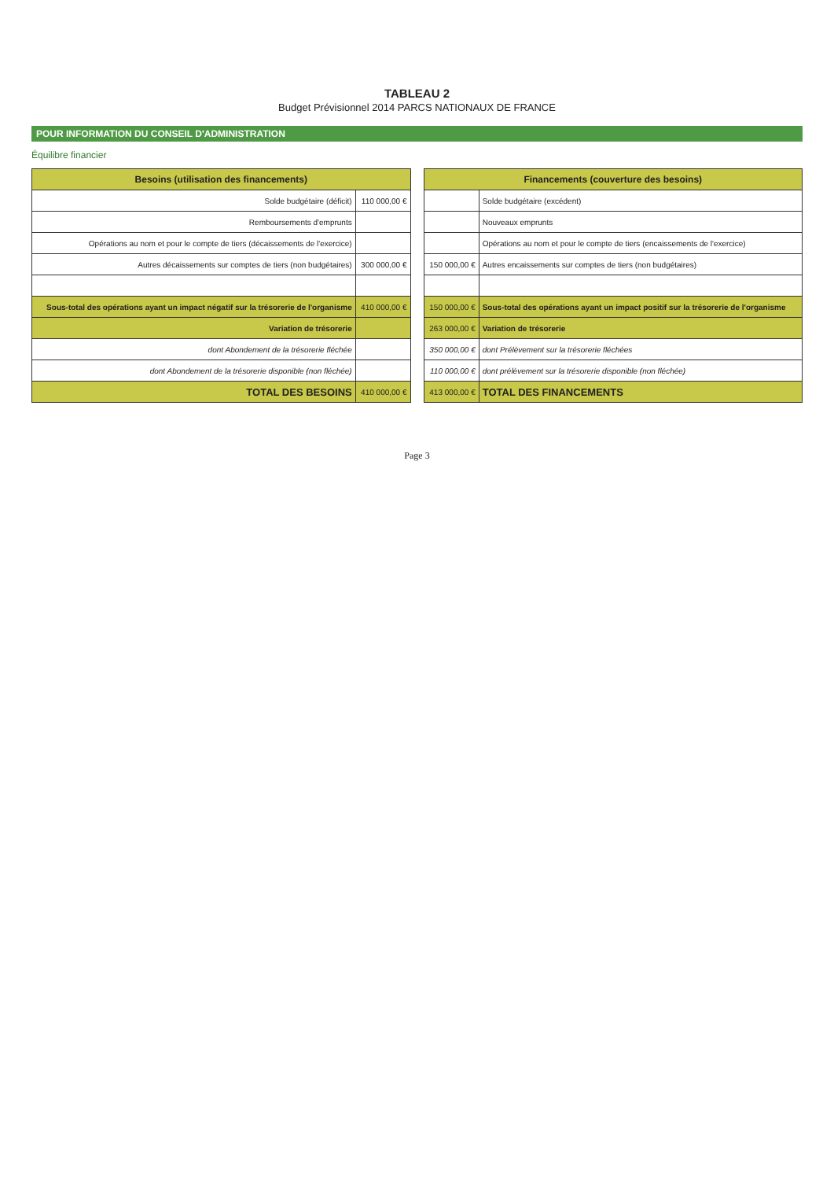TABLEAU 2
Budget Prévisionnel 2014 PARCS NATIONAUX DE FRANCE
POUR INFORMATION DU CONSEIL D'ADMINISTRATION
Équilibre financier
| Besoins (utilisation des financements) | |
| --- | --- |
| Solde budgétaire (déficit) | 110 000,00 € |
| Remboursements d'emprunts | |
| Opérations au nom et pour le compte de tiers (décaissements de l'exercice) | |
| Autres décaissements sur comptes de tiers (non budgétaires) | 300 000,00 € |
| Sous-total des opérations ayant un impact négatif sur la trésorerie de l'organisme | 410 000,00 € |
| Variation de trésorerie | |
| dont Abondement de la trésorerie fléchée | |
| dont Abondement de la trésorerie disponible (non fléchée) | |
| TOTAL DES BESOINS | 410 000,00 € |
| Financements (couverture des besoins) | |
| --- | --- |
| | Solde budgétaire (excédent) |
| | Nouveaux emprunts |
| | Opérations au nom et pour le compte de tiers (encaissements de l'exercice) |
| 150 000,00 € | Autres encaissements sur comptes de tiers (non budgétaires) |
| 150 000,00 € | Sous-total des opérations ayant un impact positif sur la trésorerie de l'organisme |
| 263 000,00 € | Variation de trésorerie |
| 350 000,00 € | dont Prélèvement sur la trésorerie fléchées |
| 110 000,00 € | dont prélèvement sur la trésorerie disponible (non fléchée) |
| 413 000,00 € | TOTAL DES FINANCEMENTS |
Page 3